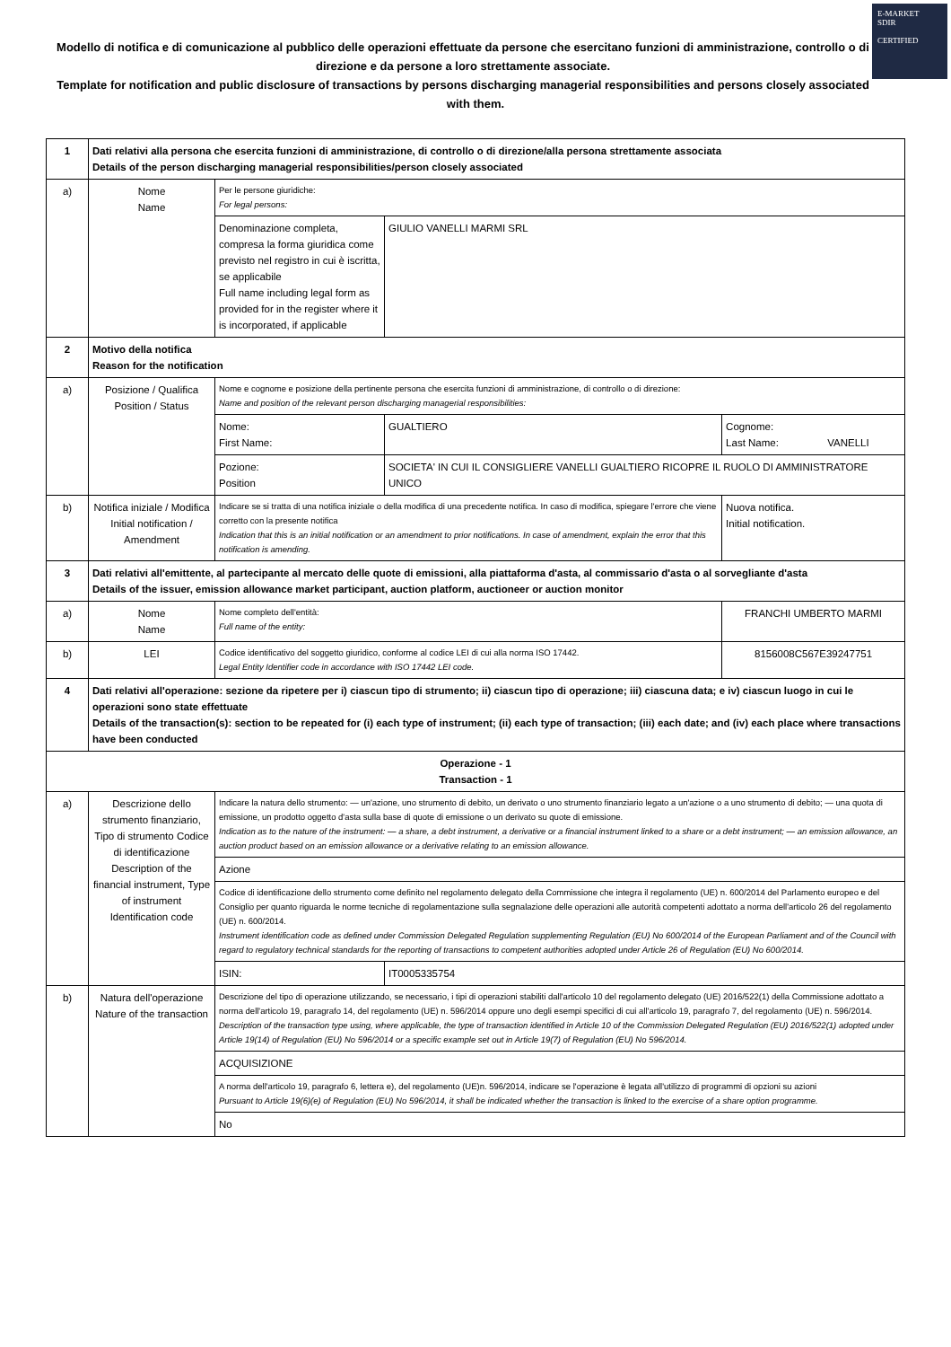E-MARKET
SDIR
CERTIFIED
Modello di notifica e di comunicazione al pubblico delle operazioni effettuate da persone che esercitano funzioni di amministrazione, controllo o di direzione e da persone a loro strettamente associate.
Template for notification and public disclosure of transactions by persons discharging managerial responsibilities and persons closely associated with them.
| 1 | Dati relativi alla persona che esercita funzioni di amministrazione, di controllo o di direzione/alla persona strettamente associata Details of the person discharging managerial responsibilities/person closely associated | | | |
| a) | Nome Name | Per le persone giuridiche: For legal persons: | | |
| | | Denominazione completa, compresa la forma giuridica come previsto nel registro in cui è iscritta, se applicabile Full name including legal form as provided for in the register where it is incorporated, if applicable | GIULIO VANELLI MARMI SRL | |
| 2 | Motivo della notifica Reason for the notification | | | |
| a) | Posizione / Qualifica Position / Status | Nome e cognome e posizione della pertinente persona che esercita funzioni di amministrazione, di controllo o di direzione: Name and position of the relevant person discharging managerial responsibilities: | | |
| | | Nome: First Name: | GUALTIERO | Cognome: Last Name: VANELLI |
| | | Pozione: Position | SOCIETA' IN CUI IL CONSIGLIERE VANELLI GUALTIERO RICOPRE IL RUOLO DI AMMINISTRATORE UNICO | |
| b) | Notifica iniziale / Modifica Initial notification / Amendment | Indicare se si tratta di una notifica iniziale o della modifica di una precedente notifica. In caso di modifica, spiegare l'errore che viene corretto con la presente notifica Indication that this is an initial notification or an amendment to prior notifications. In case of amendment, explain the error that this notification is amending. | | Nuova notifica. Initial notification. |
| 3 | Dati relativi all'emittente, al partecipante al mercato delle quote di emissioni, alla piattaforma d'asta, al commissario d'asta o al sorvegliante d'asta Details of the issuer, emission allowance market participant, auction platform, auctioneer or auction monitor | | | |
| a) | Nome Name | Nome completo dell'entità: Full name of the entity: | | FRANCHI UMBERTO MARMI |
| b) | LEI | Codice identificativo del soggetto giuridico, conforme al codice LEI di cui alla norma ISO 17442. Legal Entity Identifier code in accordance with ISO 17442 LEI code. | | 8156008C567E39247751 |
| 4 | Dati relativi all'operazione: sezione da ripetere per i) ciascun tipo di strumento; ii) ciascun tipo di operazione; iii) ciascuna data; e iv) ciascun luogo in cui le operazioni sono state effettuate Details of the transaction(s): section to be repeated for (i) each type of instrument; (ii) each type of transaction; (iii) each date; and (iv) each place where transactions have been conducted | | | |
| Operazione - 1 Transaction - 1 | | | | |
| a) | Descrizione dello strumento finanziario, Tipo di strumento Codice di identificazione Description of the financial instrument, Type of instrument Identification code | Indicare la natura dello strumento: — un'azione, uno strumento di debito, un derivato o uno strumento finanziario legato a un'azione o a uno strumento di debito; — una quota di emissione, un prodotto oggetto d'asta sulla base di quote di emissione o un derivato su quote di emissione. Indication as to the nature of the instrument: — a share, a debt instrument, a derivative or a financial instrument linked to a share or a debt instrument; — an emission allowance, an auction product based on an emission allowance or a derivative relating to an emission allowance. | | |
| | | Azione | | |
| | | Codice di identificazione dello strumento come definito nel regolamento delegato della Commissione che integra il regolamento (UE) n. 600/2014 del Parlamento europeo e del Consiglio per quanto riguarda le norme tecniche di regolamentazione sulla segnalazione delle operazioni alle autorità competenti adottato a norma dell'articolo 26 del regolamento (UE) n. 600/2014. Instrument identification code as defined under Commission Delegated Regulation supplementing Regulation (EU) No 600/2014 of the European Parliament and of the Council with regard to regulatory technical standards for the reporting of transactions to competent authorities adopted under Article 26 of Regulation (EU) No 600/2014. | | |
| | | ISIN: | IT0005335754 | |
| b) | Natura dell'operazione Nature of the transaction | Descrizione del tipo di operazione utilizzando, se necessario, i tipi di operazioni stabiliti dall'articolo 10 del regolamento delegato (UE) 2016/522(1) della Commissione adottato a norma dell'articolo 19, paragrafo 14, del regolamento (UE) n. 596/2014 oppure uno degli esempi specifici di cui all'articolo 19, paragrafo 7, del regolamento (UE) n. 596/2014. Description of the transaction type using, where applicable, the type of transaction identified in Article 10 of the Commission Delegated Regulation (EU) 2016/522(1) adopted under Article 19(14) of Regulation (EU) No 596/2014 or a specific example set out in Article 19(7) of Regulation (EU) No 596/2014. | | |
| | | ACQUISIZIONE | | |
| | | A norma dell'articolo 19, paragrafo 6, lettera e), del regolamento (UE)n. 596/2014, indicare se l'operazione è legata all'utilizzo di programmi di opzioni su azioni Pursuant to Article 19(6)(e) of Regulation (EU) No 596/2014, it shall be indicated whether the transaction is linked to the exercise of a share option programme. | | |
| | | No | | |